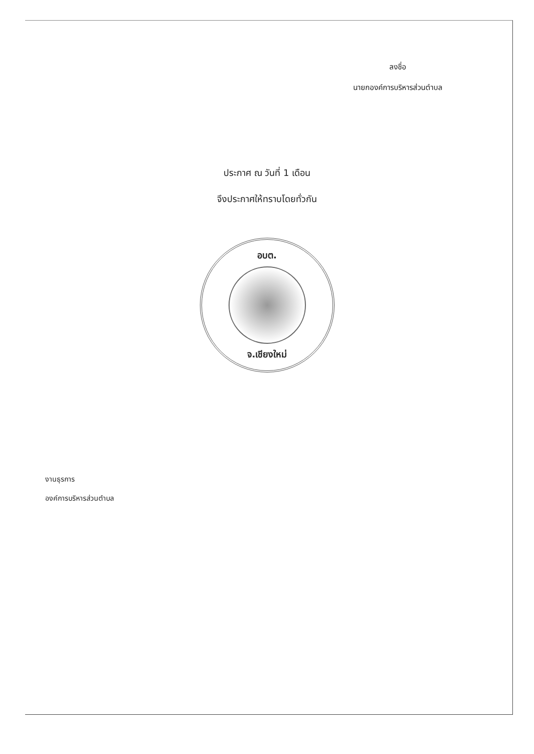ลงชื่อ
นายกองค์การบริหารส่วนตำบล
ประกาศ ณ วันที่ 1 เดือน
จึงประกาศให้ทราบโดยทั่วกัน
อบต.
จ.เชียงใหม่
งานธุรการ
องค์การบริหารส่วนตำบล